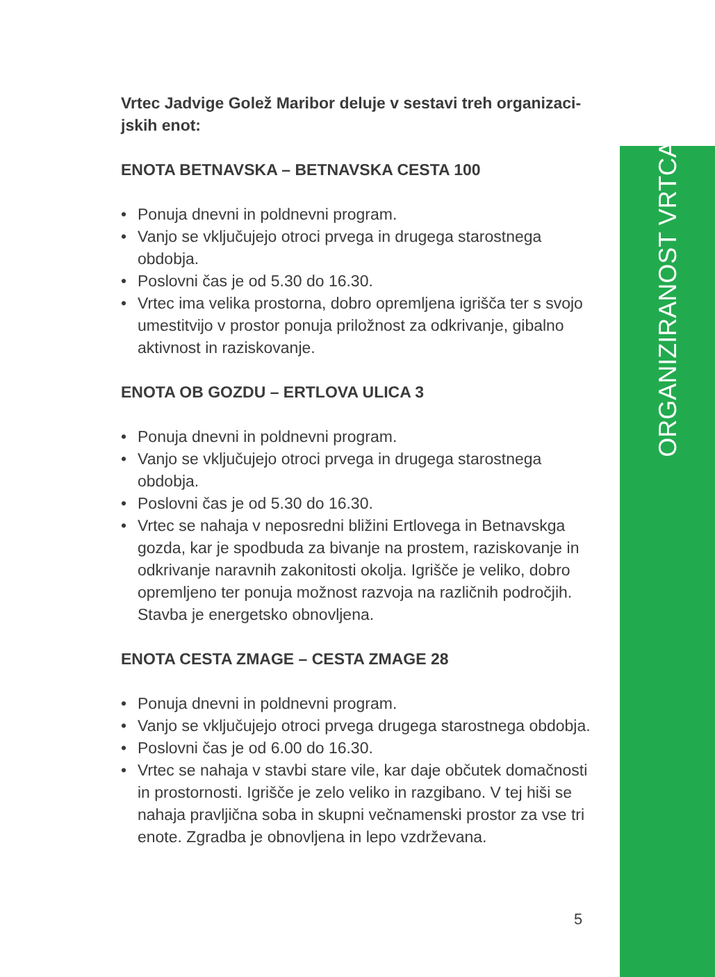ORGANIZIRANOST VRTCA
Vrtec Jadvige Golež Maribor deluje v sestavi treh organizaci-
jskih enot:
ENOTA BETNAVSKA – BETNAVSKA CESTA 100
• Ponuja dnevni in poldnevni program.
• Vanjo se vključujejo otroci prvega in drugega starostnega obdobja.
• Poslovni čas je od 5.30 do 16.30.
• Vrtec ima velika prostorna, dobro opremljena igrišča ter s svojo umestitvijo v prostor ponuja priložnost za odkrivanje, gibalno aktivnost in raziskovanje.
ENOTA OB GOZDU – ERTLOVA ULICA 3
• Ponuja dnevni in poldnevni program.
• Vanjo se vključujejo otroci prvega in drugega starostnega obdobja.
• Poslovni čas je od 5.30 do 16.30.
• Vrtec se nahaja v neposredni bližini Ertlovega in Betnavskga gozda, kar je spodbuda za bivanje na prostem, raziskovanje in odkrivanje naravnih zakonitosti okolja. Igrišče je veliko, dobro opremljeno ter ponuja možnost razvoja na različnih področjih. Stavba je energetsko obnovljena.
ENOTA CESTA ZMAGE – CESTA ZMAGE 28
• Ponuja dnevni in poldnevni program.
• Vanjo se vključujejo otroci prvega drugega starostnega obdobja.
• Poslovni čas je od 6.00 do 16.30.
• Vrtec se nahaja v stavbi stare vile, kar daje občutek domačnosti in prostornosti. Igrišče je zelo veliko in razgibano. V tej hiši se nahaja pravljična soba in skupni večnamenski prostor za vse tri enote. Zgradba je obnovljena in lepo vzdrževana.
5